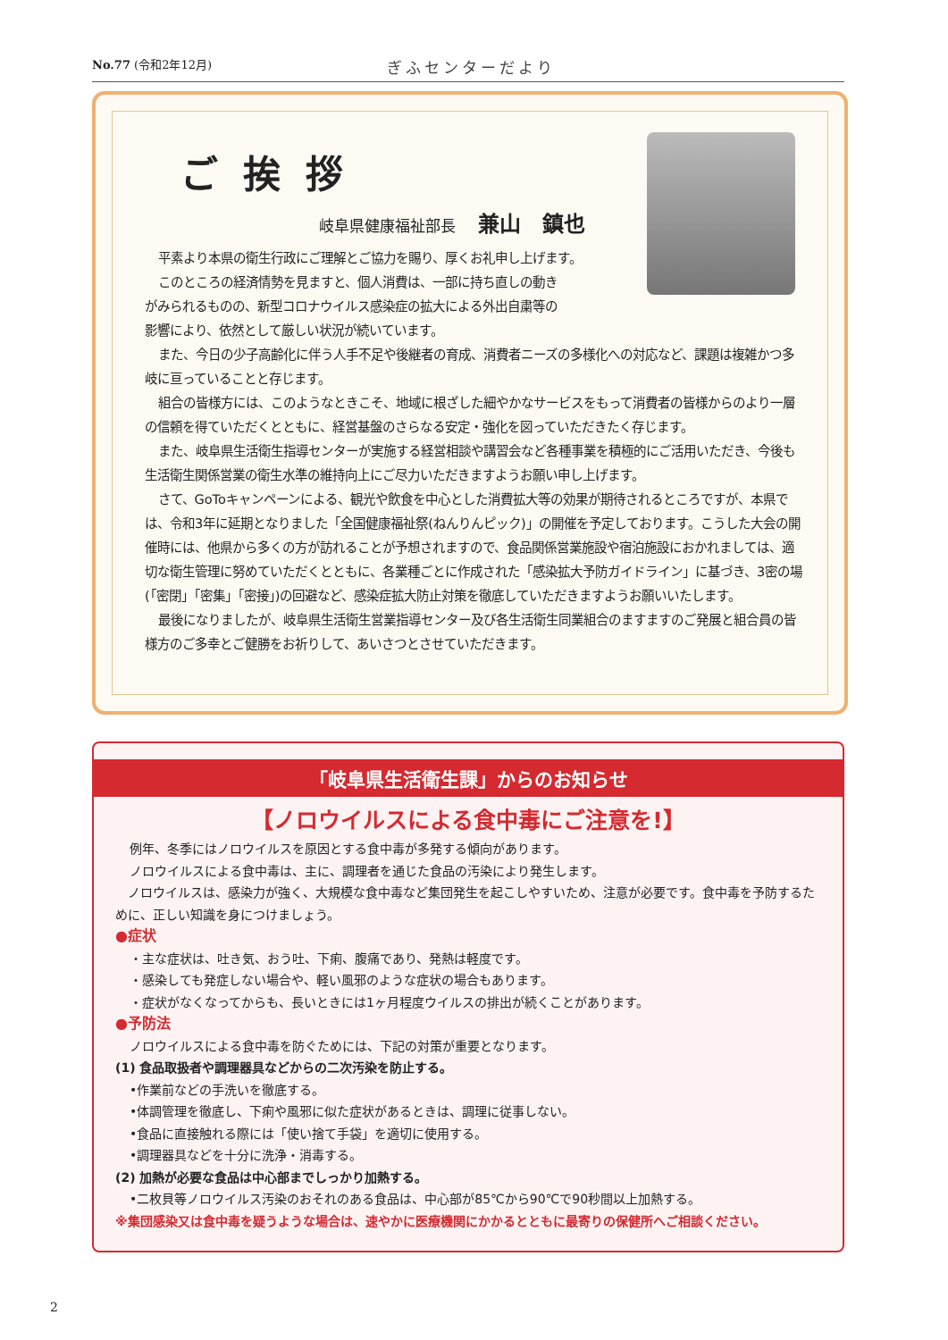No.77 (令和2年12月) ぎふセンターだより
ご挨拶
岐阜県健康福祉部長 兼山　鎮也
平素より本県の衛生行政にご理解とご協力を賜り、厚くお礼申し上げます。
このところの経済情勢を見ますと、個人消費は、一部に持ち直しの動き
がみられるものの、新型コロナウイルス感染症の拡大による外出自粛等の
影響により、依然として厳しい状況が続いています。
また、今日の少子高齢化に伴う人手不足や後継者の育成、消費者ニーズの多様化への対応など、課題は複雑かつ多岐に亘っていることと存じます。
組合の皆様方には、このようなときこそ、地域に根ざした細やかなサービスをもって消費者の皆様からのより一層の信頼を得ていただくとともに、経営基盤のさらなる安定・強化を図っていただきたく存じます。
また、岐阜県生活衛生指導センターが実施する経営相談や講習会など各種事業を積極的にご活用いただき、今後も生活衛生関係営業の衛生水準の維持向上にご尽力いただきますようお願い申し上げます。
さて、GoToキャンペーンによる、観光や飲食を中心とした消費拡大等の効果が期待されるところですが、本県では、令和3年に延期となりました「全国健康福祉祭(ねんりんピック)」の開催を予定しております。こうした大会の開催時には、他県から多くの方が訪れることが予想されますので、食品関係営業施設や宿泊施設におかれましては、適切な衛生管理に努めていただくとともに、各業種ごとに作成された「感染拡大予防ガイドライン」に基づき、3密の場(「密閉」「密集」「密接」)の回避など、感染症拡大防止対策を徹底していただきますようお願いいたします。
最後になりましたが、岐阜県生活衛生営業指導センター及び各生活衛生同業組合のますますのご発展と組合員の皆様方のご多幸とご健勝をお祈りして、あいさつとさせていただきます。
「岐阜県生活衛生課」からのお知らせ
【ノロウイルスによる食中毒にご注意を!】
例年、冬季にはノロウイルスを原因とする食中毒が多発する傾向があります。
ノロウイルスによる食中毒は、主に、調理者を通じた食品の汚染により発生します。
　ノロウイルスは、感染力が強く、大規模な食中毒など集団発生を起こしやすいため、注意が必要です。食中毒を予防するために、正しい知識を身につけましょう。
●症状
・主な症状は、吐き気、おう吐、下痢、腹痛であり、発熱は軽度です。
・感染しても発症しない場合や、軽い風邪のような症状の場合もあります。
・症状がなくなってからも、長いときには1ヶ月程度ウイルスの排出が続くことがあります。
●予防法
ノロウイルスによる食中毒を防ぐためには、下記の対策が重要となります。
(1) 食品取扱者や調理器具などからの二次汚染を防止する。
•作業前などの手洗いを徹底する。
•体調管理を徹底し、下痢や風邪に似た症状があるときは、調理に従事しない。
•食品に直接触れる際には「使い捨て手袋」を適切に使用する。
•調理器具などを十分に洗浄・消毒する。
(2) 加熱が必要な食品は中心部までしっかり加熱する。
•二枚貝等ノロウイルス汚染のおそれのある食品は、中心部が85℃から90℃で90秒間以上加熱する。
※集団感染又は食中毒を疑うような場合は、速やかに医療機関にかかるとともに最寄りの保健所へご相談ください。
2